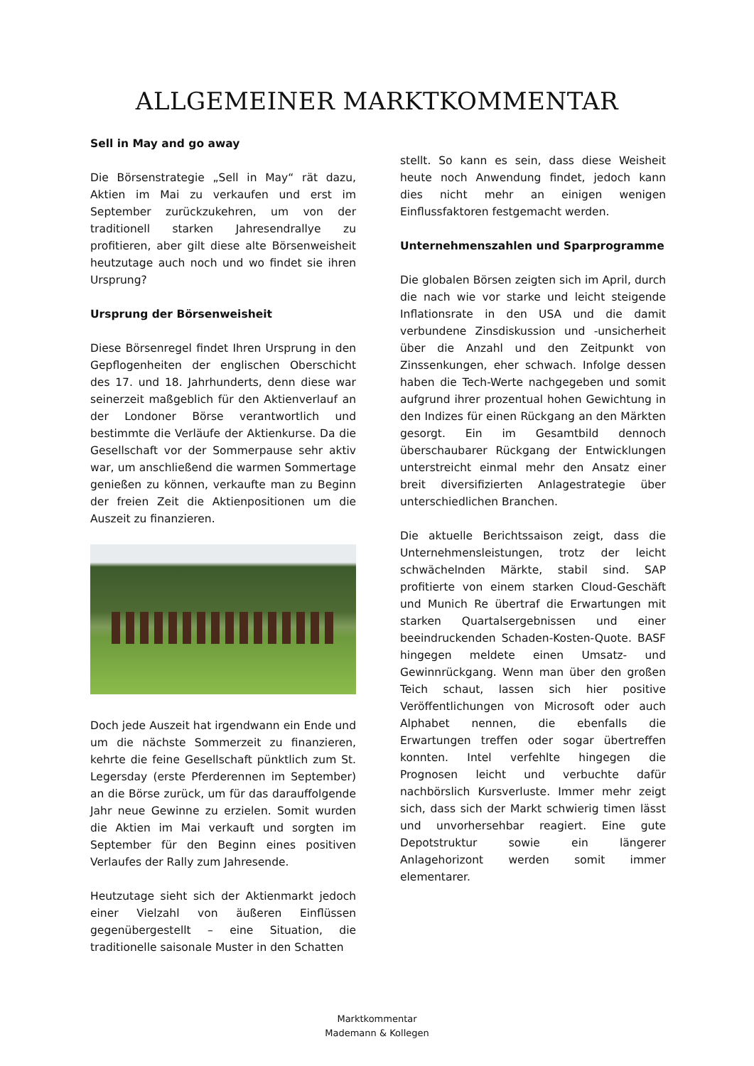ALLGEMEINER MARKTKOMMENTAR
Sell in May and go away
Die Börsenstrategie „Sell in May“ rät dazu, Aktien im Mai zu verkaufen und erst im September zurückzukehren, um von der traditionell starken Jahresendrallye zu profitieren, aber gilt diese alte Börsenweisheit heutzutage auch noch und wo findet sie ihren Ursprung?
Ursprung der Börsenweisheit
Diese Börsenregel findet Ihren Ursprung in den Gepflogenheiten der englischen Oberschicht des 17. und 18. Jahrhunderts, denn diese war seinerzeit maßgeblich für den Aktienverlauf an der Londoner Börse verantwortlich und bestimmte die Verläufe der Aktienkurse. Da die Gesellschaft vor der Sommerpause sehr aktiv war, um anschließend die warmen Sommertage genießen zu können, verkaufte man zu Beginn der freien Zeit die Aktienpositionen um die Auszeit zu finanzieren.
Doch jede Auszeit hat irgendwann ein Ende und um die nächste Sommerzeit zu finanzieren, kehrte die feine Gesellschaft pünktlich zum St. Legersday (erste Pferderennen im September) an die Börse zurück, um für das darauffolgende Jahr neue Gewinne zu erzielen. Somit wurden die Aktien im Mai verkauft und sorgten im September für den Beginn eines positiven Verlaufes der Rally zum Jahresende.
Heutzutage sieht sich der Aktienmarkt jedoch einer Vielzahl von äußeren Einflüssen gegenübergestellt – eine Situation, die traditionelle saisonale Muster in den Schatten
stellt. So kann es sein, dass diese Weisheit heute noch Anwendung findet, jedoch kann dies nicht mehr an einigen wenigen Einflussfaktoren festgemacht werden.
Unternehmenszahlen und Sparprogramme
Die globalen Börsen zeigten sich im April, durch die nach wie vor starke und leicht steigende Inflationsrate in den USA und die damit verbundene Zinsdiskussion und -unsicherheit über die Anzahl und den Zeitpunkt von Zinssenkungen, eher schwach. Infolge dessen haben die Tech-Werte nachgegeben und somit aufgrund ihrer prozentual hohen Gewichtung in den Indizes für einen Rückgang an den Märkten gesorgt. Ein im Gesamtbild dennoch überschaubarer Rückgang der Entwicklungen unterstreicht einmal mehr den Ansatz einer breit diversifizierten Anlagestrategie über unterschiedlichen Branchen.
Die aktuelle Berichtssaison zeigt, dass die Unternehmensleistungen, trotz der leicht schwächelnden Märkte, stabil sind. SAP profitierte von einem starken Cloud-Geschäft und Munich Re übertraf die Erwartungen mit starken Quartalsergebnissen und einer beeindruckenden Schaden-Kosten-Quote. BASF hingegen meldete einen Umsatz- und Gewinnrückgang. Wenn man über den großen Teich schaut, lassen sich hier positive Veröffentlichungen von Microsoft oder auch Alphabet nennen, die ebenfalls die Erwartungen treffen oder sogar übertreffen konnten. Intel verfehlte hingegen die Prognosen leicht und verbuchte dafür nachbörslich Kursverluste. Immer mehr zeigt sich, dass sich der Markt schwierig timen lässt und unvorhersehbar reagiert. Eine gute Depotstruktur sowie ein längerer Anlagehorizont werden somit immer elementarer.
Marktkommentar
Mademann & Kollegen